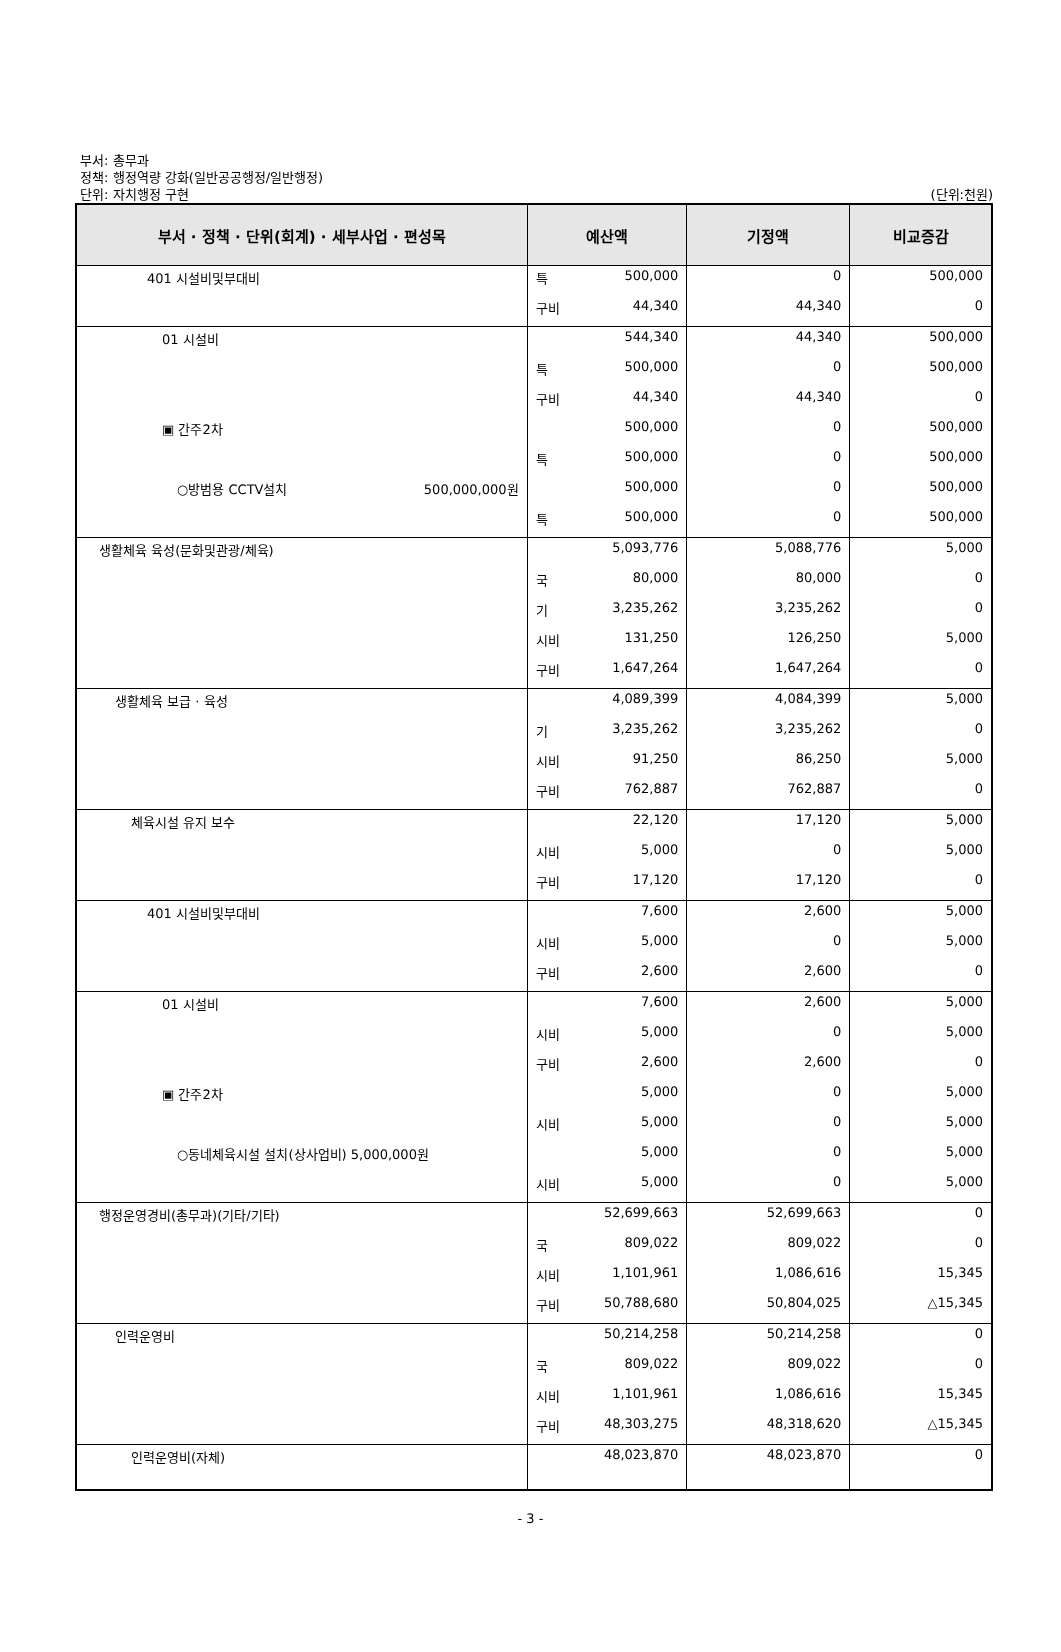부서: 총무과
정책: 행정역량 강화(일반공공행정/일반행정)
단위: 자치행정 구현
(단위:천원)
| 부서 · 정책 · 단위(회계) · 세부사업 · 편성목 | 예산액 | | 기정액 | 비교증감 |
| --- | --- | --- | --- | --- |
| 401 시설비및부대비 | 특 | 500,000 | 0 | 500,000 |
| | 구비 | 44,340 | 44,340 | 0 |
| 01 시설비 | | 544,340 | 44,340 | 500,000 |
| | 특 | 500,000 | 0 | 500,000 |
| | 구비 | 44,340 | 44,340 | 0 |
| ▣ 간주2차 | | 500,000 | 0 | 500,000 |
| | 특 | 500,000 | 0 | 500,000 |
| ○방범용 CCTV설치 500,000,000원 | | 500,000 | 0 | 500,000 |
| | 특 | 500,000 | 0 | 500,000 |
| 생활체육 육성(문화및관광/체육) | | 5,093,776 | 5,088,776 | 5,000 |
| | 국 | 80,000 | 80,000 | 0 |
| | 기 | 3,235,262 | 3,235,262 | 0 |
| | 시비 | 131,250 | 126,250 | 5,000 |
| | 구비 | 1,647,264 | 1,647,264 | 0 |
| 생활체육 보급 · 육성 | | 4,089,399 | 4,084,399 | 5,000 |
| | 기 | 3,235,262 | 3,235,262 | 0 |
| | 시비 | 91,250 | 86,250 | 5,000 |
| | 구비 | 762,887 | 762,887 | 0 |
| 체육시설 유지 보수 | | 22,120 | 17,120 | 5,000 |
| | 시비 | 5,000 | 0 | 5,000 |
| | 구비 | 17,120 | 17,120 | 0 |
| 401 시설비및부대비 | | 7,600 | 2,600 | 5,000 |
| | 시비 | 5,000 | 0 | 5,000 |
| | 구비 | 2,600 | 2,600 | 0 |
| 01 시설비 | | 7,600 | 2,600 | 5,000 |
| | 시비 | 5,000 | 0 | 5,000 |
| | 구비 | 2,600 | 2,600 | 0 |
| ▣ 간주2차 | | 5,000 | 0 | 5,000 |
| | 시비 | 5,000 | 0 | 5,000 |
| ○동네체육시설 설치(상사업비) 5,000,000원 | | 5,000 | 0 | 5,000 |
| | 시비 | 5,000 | 0 | 5,000 |
| 행정운영경비(총무과)(기타/기타) | | 52,699,663 | 52,699,663 | 0 |
| | 국 | 809,022 | 809,022 | 0 |
| | 시비 | 1,101,961 | 1,086,616 | 15,345 |
| | 구비 | 50,788,680 | 50,804,025 | △15,345 |
| 인력운영비 | | 50,214,258 | 50,214,258 | 0 |
| | 국 | 809,022 | 809,022 | 0 |
| | 시비 | 1,101,961 | 1,086,616 | 15,345 |
| | 구비 | 48,303,275 | 48,318,620 | △15,345 |
| 인력운영비(자체) | | 48,023,870 | 48,023,870 | 0 |
- 3 -